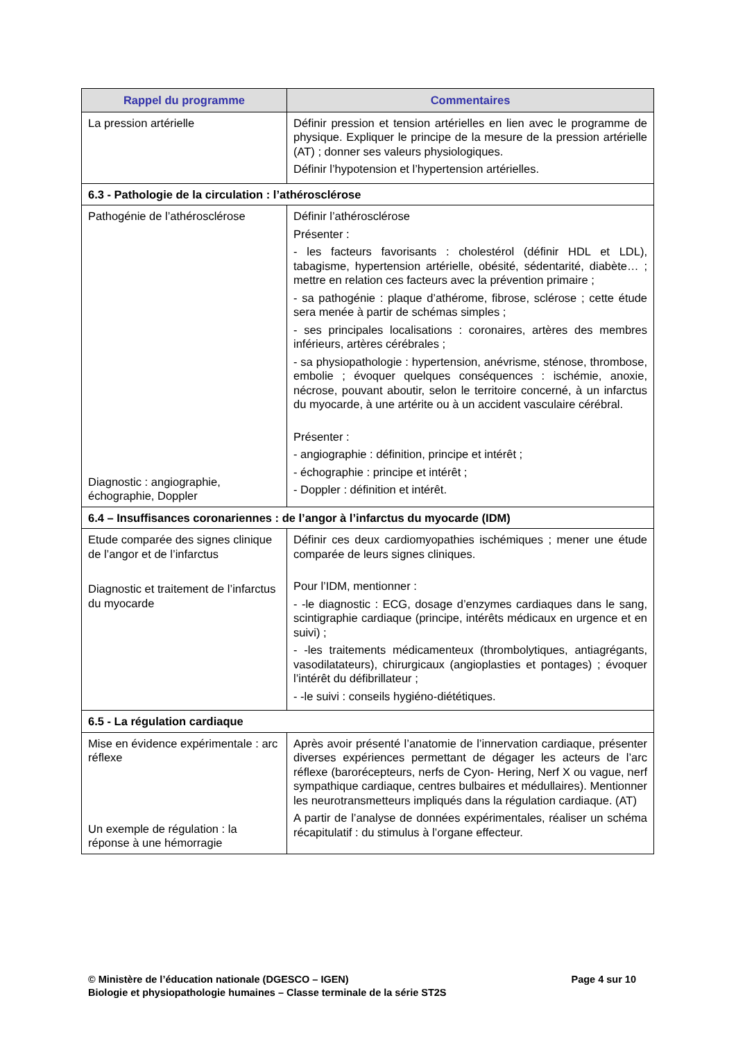| Rappel du programme | Commentaires |
| --- | --- |
| La pression artérielle | Définir pression et tension artérielles en lien avec le programme de physique. Expliquer le principe de la mesure de la pression artérielle (AT) ; donner ses valeurs physiologiques. Définir l’hypotension et l’hypertension artérielles. |
| 6.3 - Pathologie de la circulation : l’athérosclérose | |
| Pathogénie de l’athérosclérose Diagnostic : angiographie, échographie, Doppler | Définir l’athérosclérose Présenter : - les facteurs favorisants : cholestérol (définir HDL et LDL), tabagisme, hypertension artérielle, obésité, sédentarité, diabète… ; mettre en relation ces facteurs avec la prévention primaire ; - sa pathogénie : plaque d’athérome, fibrose, sclérose ; cette étude sera menée à partir de schémas simples ; - ses principales localisations : coronaires, artères des membres inférieurs, artères cérébrales ; - sa physiopathologie : hypertension, anévrisme, sténose, thrombose, embolie ; évoquer quelques conséquences : ischémie, anoxie, nécrose, pouvant aboutir, selon le territoire concerné, à un infarctus du myocarde, à une artérite ou à un accident vasculaire cérébral. Présenter : - angiographie : définition, principe et intérêt ; - échographie : principe et intérêt ; - Doppler : définition et intérêt. |
| 6.4 – Insuffisances coronariennes : de l’angor à l’infarctus du myocarde (IDM) | |
| Etude comparée des signes clinique de l’angor et de l’infarctus Diagnostic et traitement de l’infarctus du myocarde | Définir ces deux cardiomyopathies ischémiques ; mener une étude comparée de leurs signes cliniques. Pour l’IDM, mentionner : - -le diagnostic : ECG, dosage d’enzymes cardiaques dans le sang, scintigraphie cardiaque (principe, intérêts médicaux en urgence et en suivi) ; - -les traitements médicamenteux (thrombolytiques, antiagrégants, vasodilatateurs), chirurgicaux (angioplasties et pontages) ; évoquer l’intérêt du défibrillateur ; - -le suivi : conseils hygiéno-diététiques. |
| 6.5 - La régulation cardiaque | |
| Mise en évidence expérimentale : arc réflexe Un exemple de régulation : la réponse à une hémorragie | Après avoir présenté l’anatomie de l’innervation cardiaque, présenter diverses expériences permettant de dégager les acteurs de l’arc réflexe (barorécepteurs, nerfs de Cyon- Hering, Nerf X ou vague, nerf sympathique cardiaque, centres bulbaires et médullaires). Mentionner les neurotransmetteurs impliqués dans la régulation cardiaque. (AT) A partir de l’analyse de données expérimentales, réaliser un schéma récapitulatif : du stimulus à l’organe effecteur. |
Page 4 sur 10 © Ministère de l’éducation nationale (DGESCO – IGEN)
Biologie et physiopathologie humaines – Classe terminale de la série ST2S